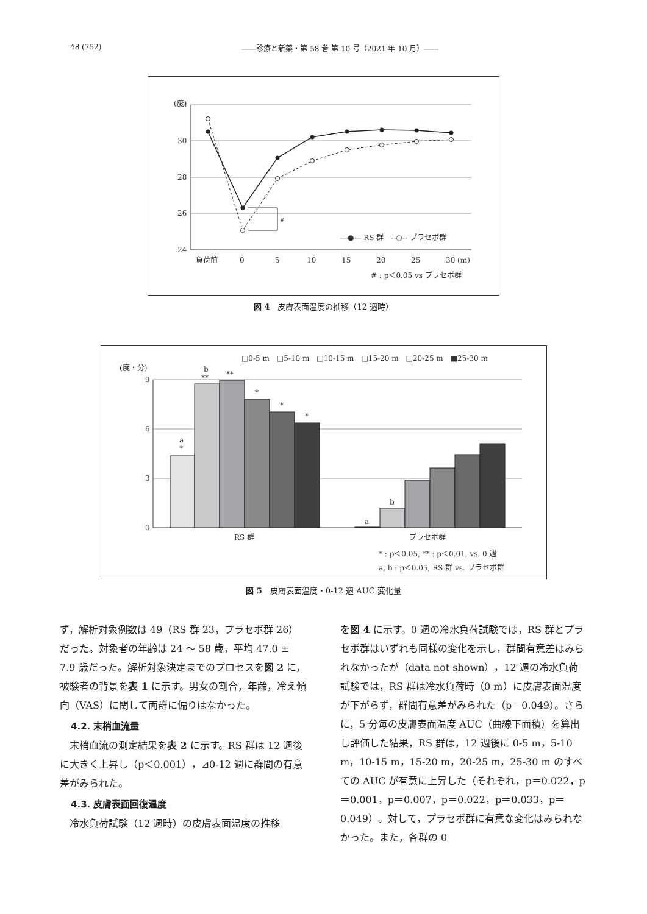48 (752) ――診療と新薬・第 58 巻 第 10 号（2021 年 10 月）――
(度)
32
30
28
26
24
#
―●― RS 群　--○-- プラセボ群
負荷前
0
5
10
15
20
25
30 (m)
# : p＜0.05 vs プラセボ群
図 4　皮膚表面温度の推移（12 週時）
□0-5 m　□5-10 m　□10-15 m　□15-20 m　□20-25 m　■25-30 m
(度・分)
9
6
3
0
a
*
b
**
**
*
*
*
a
b
RS 群
プラセボ群
* : p＜0.05, ** : p＜0.01, vs. 0 週
a, b : p＜0.05, RS 群 vs. プラセボ群
図 5　皮膚表面温度・0-12 週 AUC 変化量
ず，解析対象例数は 49（RS 群 23，プラセボ群 26）だった。対象者の年齢は 24 ～ 58 歳，平均 47.0 ± 7.9 歳だった。解析対象決定までのプロセスを図 2 に，被験者の背景を表 1 に示す。男女の割合，年齢，冷え傾向（VAS）に関して両群に偏りはなかった。
4.2. 末梢血流量
末梢血流の測定結果を表 2 に示す。RS 群は 12 週後に大きく上昇し（p＜0.001），⊿0-12 週に群間の有意差がみられた。
4.3. 皮膚表面回復温度
冷水負荷試験（12 週時）の皮膚表面温度の推移
を図 4 に示す。0 週の冷水負荷試験では，RS 群とプラセボ群はいずれも同様の変化を示し，群間有意差はみられなかったが（data not shown），12 週の冷水負荷試験では，RS 群は冷水負荷時（0 m）に皮膚表面温度が下がらず，群間有意差がみられた（p＝0.049）。さらに，5 分毎の皮膚表面温度 AUC（曲線下面積）を算出し評価した結果，RS 群は，12 週後に 0-5 m，5-10 m，10-15 m，15-20 m，20-25 m，25-30 m のすべての AUC が有意に上昇した（それぞれ，p＝0.022，p＝0.001，p＝0.007，p＝0.022，p＝0.033，p＝0.049）。対して，プラセボ群に有意な変化はみられなかった。また，各群の 0